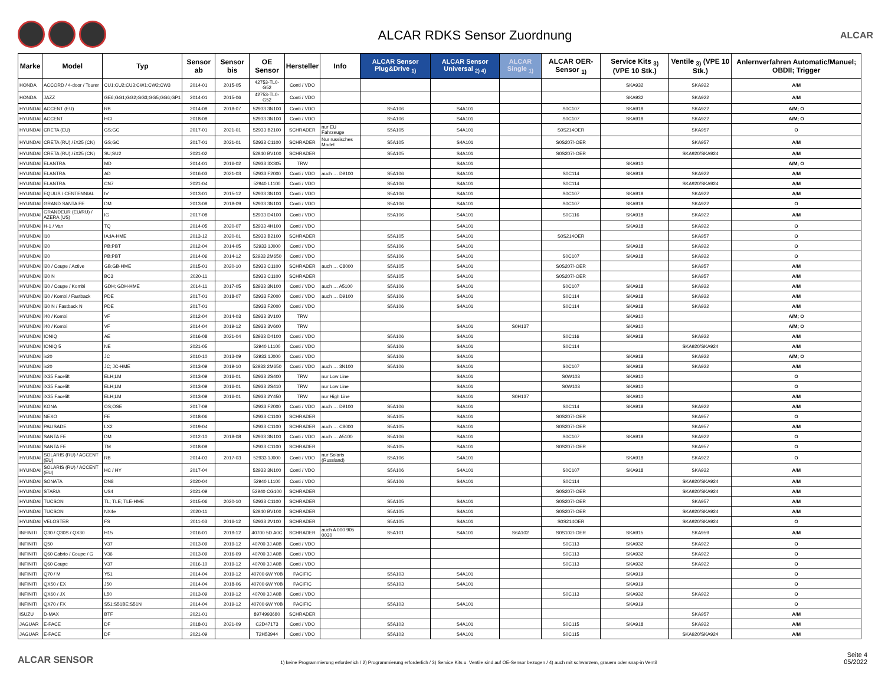ALCAR RDKS Sensor Zuordnung
ALCAR
| Marke | Model | Typ | Sensor ab | Sensor bis | OE Sensor | Hersteller | Info | ALCAR Sensor Plug&Drive <sub>1)</sub> | ALCAR Sensor Universal <sub>2) 4)</sub> | ALCAR Single <sub>1)</sub> | ALCAR OER-Sensor <sub>1)</sub> | Service Kits <sub>3)</sub> (VPE 10 Stk.) | Ventile <sub>3)</sub> (VPE 10 Stk.) | Anlernverfahren Automatic/Manuel; OBDII; Trigger |
| --- | --- | --- | --- | --- | --- | --- | --- | --- | --- | --- | --- | --- | --- | --- |
| HONDA | ACCORD / 4-door / Tourer | CU1;CU2;CU3;CW1;CW2;CW3 | 2014-01 | 2015-05 | 42753-TL0-G52 | Conti / VDO | | | | | | SKA932 | SKA922 | A/M |
| HONDA | JAZZ | GE6;GG1;GG2;GG3;GG5;GG6;GP1 | 2014-01 | 2015-06 | 42753-TL0-G52 | Conti / VDO | | | | | | SKA932 | SKA922 | A/M |
| HYUNDAI | ACCENT (EU) | RB | 2014-08 | 2018-07 | 52933 3N100 | Conti / VDO | | S5A106 | S4A101 | | S0C107 | SKA918 | SKA922 | A/M; O |
| HYUNDAI | ACCENT | HCI | 2018-08 | | 52933 3N100 | Conti / VDO | | S5A106 | S4A101 | | S0C107 | SKA918 | SKA922 | A/M; O |
| HYUNDAI | CRETA (EU) | GS;GC | 2017-01 | 2021-01 | 52933 B2100 | SCHRADER | nur EU Fahrzeuge | S5A105 | S4A101 | | S0S214OER | | SKA957 | O |
| HYUNDAI | CRETA (RU) / iX25 (CN) | GS;GC | 2017-01 | 2021-01 | 52933 C1100 | SCHRADER | Nur russisches Model | S5A105 | S4A101 | | S0S207/-OER | | SKA957 | A/M |
| HYUNDAI | CRETA (RU) / iX25 (CN) | SU;SU2 | 2021-02 | | 52940 BV100 | SCHRADER | | S5A105 | S4A101 | | S0S207/-OER | | SKA920/SKA924 | A/M |
| HYUNDAI | ELANTRA | MD | 2014-01 | 2016-02 | 52933 3X305 | TRW | | | S4A101 | | | SKA910 | | A/M; O |
| HYUNDAI | ELANTRA | AD | 2016-03 | 2021-03 | 52933 F2000 | Conti / VDO | auch … D9100 | S5A106 | S4A101 | | S0C114 | SKA918 | SKA922 | A/M |
| HYUNDAI | ELANTRA | CN7 | 2021-04 | | 52940 L1100 | Conti / VDO | | S5A106 | S4A101 | | S0C114 | | SKA920/SKA924 | A/M |
| HYUNDAI | EQUUS / CENTENNIAL | IV | 2013-01 | 2015-12 | 52933 3N100 | Conti / VDO | | S5A106 | S4A101 | | S0C107 | SKA918 | SKA922 | A/M |
| HYUNDAI | GRAND SANTA FE | DM | 2013-08 | 2018-09 | 52933 3N100 | Conti / VDO | | S5A106 | S4A101 | | S0C107 | SKA918 | SKA922 | O |
| HYUNDAI | GRANDEUR (EU/RU) / AZERA (US) | IG | 2017-08 | | 52933 D4100 | Conti / VDO | | S5A106 | S4A101 | | S0C116 | SKA918 | SKA922 | A/M |
| HYUNDAI | H-1 / Van | TQ | 2014-05 | 2020-07 | 52933 4H100 | Conti / VDO | | | S4A101 | | | SKA918 | SKA922 | O |
| HYUNDAI | i10 | IA;IA-HME | 2013-12 | 2020-01 | 52933 B2100 | SCHRADER | | S5A105 | S4A101 | | S0S214OER | | SKA957 | O |
| HYUNDAI | i20 | PB;PBT | 2012-04 | 2014-05 | 52933 1J000 | Conti / VDO | | S5A106 | S4A101 | | | SKA918 | SKA922 | O |
| HYUNDAI | i20 | PB;PBT | 2014-06 | 2014-12 | 52933 2M650 | Conti / VDO | | S5A106 | S4A101 | | S0C107 | SKA918 | SKA922 | O |
| HYUNDAI | i20 / Coupe / Active | GB;GB-HME | 2015-01 | 2020-10 | 52933 C1100 | SCHRADER | auch … C8000 | S5A105 | S4A101 | | S0S207/-OER | | SKA957 | A/M |
| HYUNDAI | i20 N | BC3 | 2020-11 | | 52933 C1100 | SCHRADER | | S5A105 | S4A101 | | S0S207/-OER | | SKA957 | A/M |
| HYUNDAI | i30 / Coupe / Kombi | GDH; GDH-HME | 2014-11 | 2017-05 | 52933 3N100 | Conti / VDO | auch … A5100 | S5A106 | S4A101 | | S0C107 | SKA918 | SKA922 | A/M |
| HYUNDAI | i30 / Kombi / Fastback | PDE | 2017-01 | 2018-07 | 52933 F2000 | Conti / VDO | auch … D9100 | S5A106 | S4A101 | | S0C114 | SKA918 | SKA922 | A/M |
| HYUNDAI | i30 N / Fastback N | PDE | 2017-01 | | 52933 F2000 | Conti / VDO | | S5A106 | S4A101 | | S0C114 | SKA918 | SKA922 | A/M |
| HYUNDAI | i40 / Kombi | VF | 2012-04 | 2014-03 | 52933 3V100 | TRW | | | | | | SKA910 | | A/M; O |
| HYUNDAI | i40 / Kombi | VF | 2014-04 | 2019-12 | 52933 3V600 | TRW | | | S4A101 | S0H137 | | SKA910 | | A/M; O |
| HYUNDAI | IONIQ | AE | 2016-08 | 2021-04 | 52933 D4100 | Conti / VDO | | S5A106 | S4A101 | | S0C116 | SKA918 | SKA922 | A/M |
| HYUNDAI | IONIQ 5 | NE | 2021-05 | | 52940 L1100 | Conti / VDO | | S5A106 | S4A101 | | S0C114 | | SKA920/SKA924 | A/M |
| HYUNDAI | ix20 | JC | 2010-10 | 2013-09 | 52933 1J000 | Conti / VDO | | S5A106 | S4A101 | | | SKA918 | SKA922 | A/M; O |
| HYUNDAI | ix20 | JC; JC-HME | 2013-09 | 2019-10 | 52933 2M650 | Conti / VDO | auch … 3N100 | S5A106 | S4A101 | | S0C107 | SKA918 | SKA922 | A/M |
| HYUNDAI | iX35 Facelift | ELH;LM | 2013-09 | 2016-01 | 52933 2S400 | TRW | nur Low Line | | S4A101 | | S0W103 | SKA910 | | O |
| HYUNDAI | iX35 Facelift | ELH;LM | 2013-09 | 2016-01 | 52933 2S410 | TRW | nur Low Line | | S4A101 | | S0W103 | SKA910 | | O |
| HYUNDAI | iX35 Facelift | ELH;LM | 2013-09 | 2016-01 | 52933 2Y450 | TRW | nur High Line | | S4A101 | S0H137 | | SKA910 | | A/M |
| HYUNDAI | KONA | OS;OSE | 2017-09 | | 52933 F2000 | Conti / VDO | auch … D9100 | S5A106 | S4A101 | | S0C114 | SKA918 | SKA922 | A/M |
| HYUNDAI | NEXO | FE | 2018-06 | | 52933 C1100 | SCHRADER | | S5A105 | S4A101 | | S0S207/-OER | | SKA957 | O |
| HYUNDAI | PALISADE | LX2 | 2019-04 | | 52933 C1100 | SCHRADER | auch … C8000 | S5A105 | S4A101 | | S0S207/-OER | | SKA957 | A/M |
| HYUNDAI | SANTA FE | DM | 2012-10 | 2018-08 | 52933 3N100 | Conti / VDO | auch … A5100 | S5A106 | S4A101 | | S0C107 | SKA918 | SKA922 | O |
| HYUNDAI | SANTA FE | TM | 2018-09 | | 52933 C1100 | SCHRADER | | S5A105 | S4A101 | | S0S207/-OER | | SKA957 | O |
| HYUNDAI | SOLARIS (RU) / ACCENT (EU) | RB | 2014-03 | 2017-03 | 52933 1J000 | Conti / VDO | nur Solaris (Russland) | S5A106 | S4A101 | | | SKA918 | SKA922 | O |
| HYUNDAI | SOLARIS (RU) / ACCENT (EU) | HC / HY | 2017-04 | | 52933 3N100 | Conti / VDO | | S5A106 | S4A101 | | S0C107 | SKA918 | SKA922 | A/M |
| HYUNDAI | SONATA | DN8 | 2020-04 | | 52940 L1100 | Conti / VDO | | S5A106 | S4A101 | | S0C114 | | SKA920/SKA924 | A/M |
| HYUNDAI | STARIA | US4 | 2021-09 | | 52940 CG100 | SCHRADER | | | | | S0S207/-OER | | SKA920/SKA924 | A/M |
| HYUNDAI | TUCSON | TL; TLE; TLE-HME | 2015-06 | 2020-10 | 52933 C1100 | SCHRADER | | S5A105 | S4A101 | | S0S207/-OER | | SKA957 | A/M |
| HYUNDAI | TUCSON | NX4e | 2020-11 | | 52940 BV100 | SCHRADER | | S5A105 | S4A101 | | S0S207/-OER | | SKA920/SKA924 | A/M |
| HYUNDAI | VELOSTER | FS | 2011-03 | 2016-12 | 52933 2V100 | SCHRADER | | S5A105 | S4A101 | | S0S214OER | | SKA920/SKA924 | O |
| INFINITI | Q30 / Q30S / QX30 | H15 | 2016-01 | 2019-12 | 40700 5D A0C | SCHRADER | auch A 000 905 0030 | S5A101 | S4A101 | S6A102 | S0S102/-OER | SKA915 | SKA959 | A/M |
| INFINITI | Q50 | V37 | 2013-09 | 2019-12 | 40700 3J A0B | Conti / VDO | | | | | S0C113 | SKA932 | SKA922 | O |
| INFINITI | Q60 Cabrio / Coupe / G | V36 | 2013-09 | 2016-09 | 40700 3J A0B | Conti / VDO | | | | | S0C113 | SKA932 | SKA922 | O |
| INFINITI | Q60 Coupe | V37 | 2016-10 | 2019-12 | 40700 3J A0B | Conti / VDO | | | | | S0C113 | SKA932 | SKA922 | O |
| INFINITI | Q70 / M | Y51 | 2014-04 | 2019-12 | 40700 6W Y0B | PACIFIC | | S5A103 | S4A101 | | | SKA919 | | O |
| INFINITI | QX50 / EX | J50 | 2014-04 | 2018-06 | 40700 6W Y0B | PACIFIC | | S5A103 | S4A101 | | | SKA919 | | O |
| INFINITI | QX60 / JX | L50 | 2013-09 | 2019-12 | 40700 3J A0B | Conti / VDO | | | | | S0C113 | SKA932 | SKA922 | O |
| INFINITI | QX70 / FX | S51;S51BE;S51N | 2014-04 | 2019-12 | 40700 6W Y0B | PACIFIC | | S5A103 | S4A101 | | | SKA919 | | O |
| ISUZU | D-MAX | BTF | 2021-01 | | 8974993680 | SCHRADER | | | | | | | SKA957 | A/M |
| JAGUAR | E-PACE | DF | 2018-01 | 2021-09 | C2D47173 | Conti / VDO | | S5A103 | S4A101 | | S0C115 | SKA918 | SKA922 | A/M |
| JAGUAR | E-PACE | DF | 2021-09 | | T2H53944 | Conti / VDO | | S5A103 | S4A101 | | S0C115 | | SKA920/SKA924 | A/M |
ALCAR SENSOR
1) keine Programmierung erforderlich / 2) Programmierung erforderlich / 3) Service Kits u. Ventile sind auf OE-Sensor bezogen / 4) auch mit schwarzem, grauem oder snap-in Ventil
Seite 4
05/2022